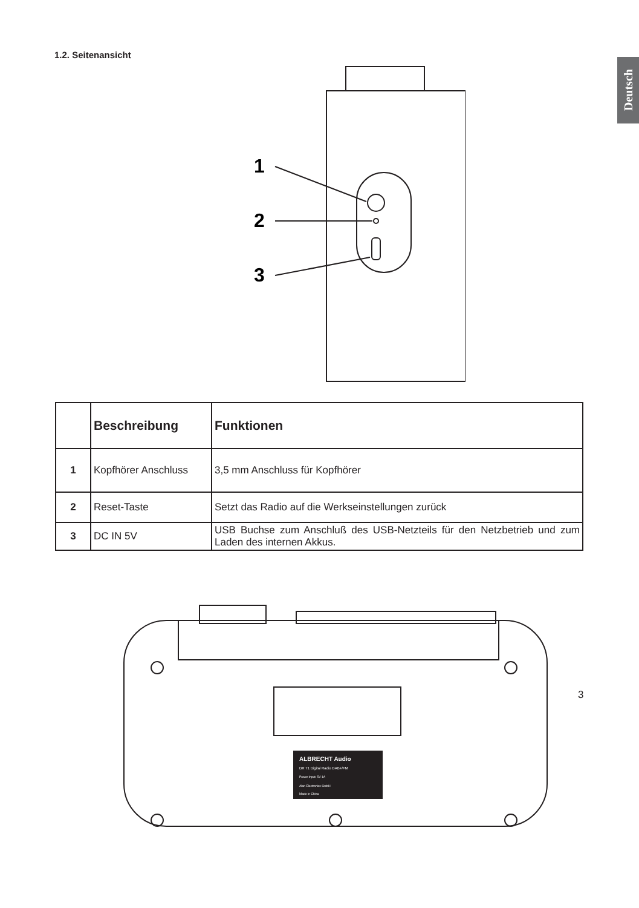Deutsch
1.2. Seitenansicht
1
2
3
| | Beschreibung | Funktionen |
| --- | --- | --- |
| 1 | Kopfhörer Anschluss | 3,5 mm Anschluss für Kopfhörer |
| 2 | Reset-Taste | Setzt das Radio auf die Werkseinstellungen zurück |
| 3 | DC IN 5V | USB Buchse zum Anschluß des USB-Netzteils für den Netzbetrieb und zum Laden des internen Akkus. |
ALBRECHT Audio
DR 71 Digital Radio DAB+/FM
Power Input: 5V 1A
Alan Electronics GmbH
Made in China
3